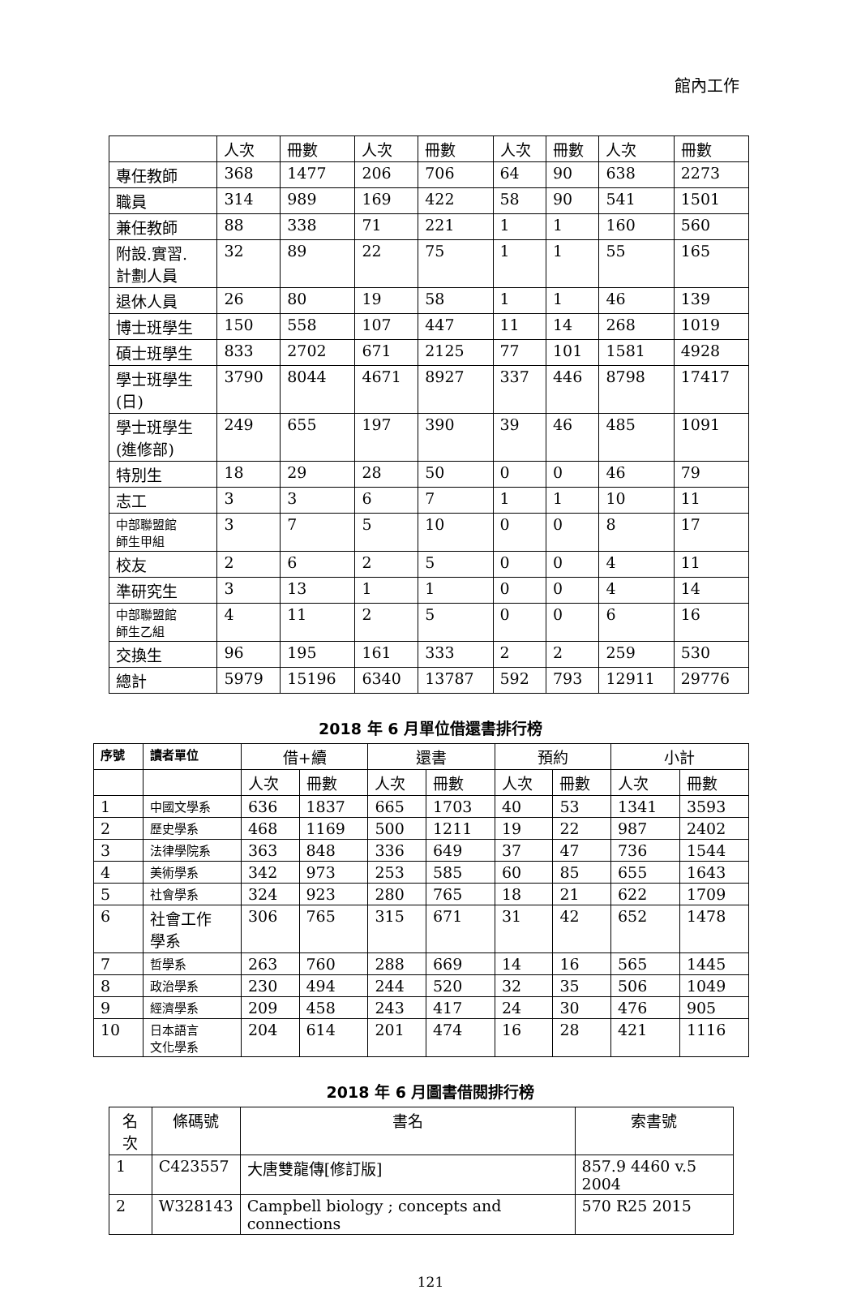館內工作
| | 人次 | 冊數 | 人次 | 冊數 | 人次 | 冊數 | 人次 | 冊數 |
| 專任教師 | 368 | 1477 | 206 | 706 | 64 | 90 | 638 | 2273 |
| 職員 | 314 | 989 | 169 | 422 | 58 | 90 | 541 | 1501 |
| 兼任教師 | 88 | 338 | 71 | 221 | 1 | 1 | 160 | 560 |
| 附設.實習. 計劃人員 | 32 | 89 | 22 | 75 | 1 | 1 | 55 | 165 |
| 退休人員 | 26 | 80 | 19 | 58 | 1 | 1 | 46 | 139 |
| 博士班學生 | 150 | 558 | 107 | 447 | 11 | 14 | 268 | 1019 |
| 碩士班學生 | 833 | 2702 | 671 | 2125 | 77 | 101 | 1581 | 4928 |
| 學士班學生 (日) | 3790 | 8044 | 4671 | 8927 | 337 | 446 | 8798 | 17417 |
| 學士班學生 (進修部) | 249 | 655 | 197 | 390 | 39 | 46 | 485 | 1091 |
| 特別生 | 18 | 29 | 28 | 50 | 0 | 0 | 46 | 79 |
| 志工 | 3 | 3 | 6 | 7 | 1 | 1 | 10 | 11 |
| 中部聯盟館 師生甲組 | 3 | 7 | 5 | 10 | 0 | 0 | 8 | 17 |
| 校友 | 2 | 6 | 2 | 5 | 0 | 0 | 4 | 11 |
| 準研究生 | 3 | 13 | 1 | 1 | 0 | 0 | 4 | 14 |
| 中部聯盟館 師生乙組 | 4 | 11 | 2 | 5 | 0 | 0 | 6 | 16 |
| 交換生 | 96 | 195 | 161 | 333 | 2 | 2 | 259 | 530 |
| 總計 | 5979 | 15196 | 6340 | 13787 | 592 | 793 | 12911 | 29776 |
2018 年 6 月單位借還書排行榜
| 序號 | 讀者單位 | 借+續 | | 還書 | | 預約 | | 小計 | |
| --- | --- | --- | --- | --- | --- | --- | --- | --- | --- |
| | | 人次 | 冊數 | 人次 | 冊數 | 人次 | 冊數 | 人次 | 冊數 |
| 1 | 中國文學系 | 636 | 1837 | 665 | 1703 | 40 | 53 | 1341 | 3593 |
| 2 | 歷史學系 | 468 | 1169 | 500 | 1211 | 19 | 22 | 987 | 2402 |
| 3 | 法律學院系 | 363 | 848 | 336 | 649 | 37 | 47 | 736 | 1544 |
| 4 | 美術學系 | 342 | 973 | 253 | 585 | 60 | 85 | 655 | 1643 |
| 5 | 社會學系 | 324 | 923 | 280 | 765 | 18 | 21 | 622 | 1709 |
| 6 | 社會工作 學系 | 306 | 765 | 315 | 671 | 31 | 42 | 652 | 1478 |
| 7 | 哲學系 | 263 | 760 | 288 | 669 | 14 | 16 | 565 | 1445 |
| 8 | 政治學系 | 230 | 494 | 244 | 520 | 32 | 35 | 506 | 1049 |
| 9 | 經濟學系 | 209 | 458 | 243 | 417 | 24 | 30 | 476 | 905 |
| 10 | 日本語言 文化學系 | 204 | 614 | 201 | 474 | 16 | 28 | 421 | 1116 |
2018 年 6 月圖書借閱排行榜
| 名次 | 條碼號 | 書名 | 索書號 |
| --- | --- | --- | --- |
| 1 | C423557 | 大唐雙龍傳[修訂版] | 857.9 4460 v.5 2004 |
| 2 | W328143 | Campbell biology ; concepts and connections | 570 R25 2015 |
121